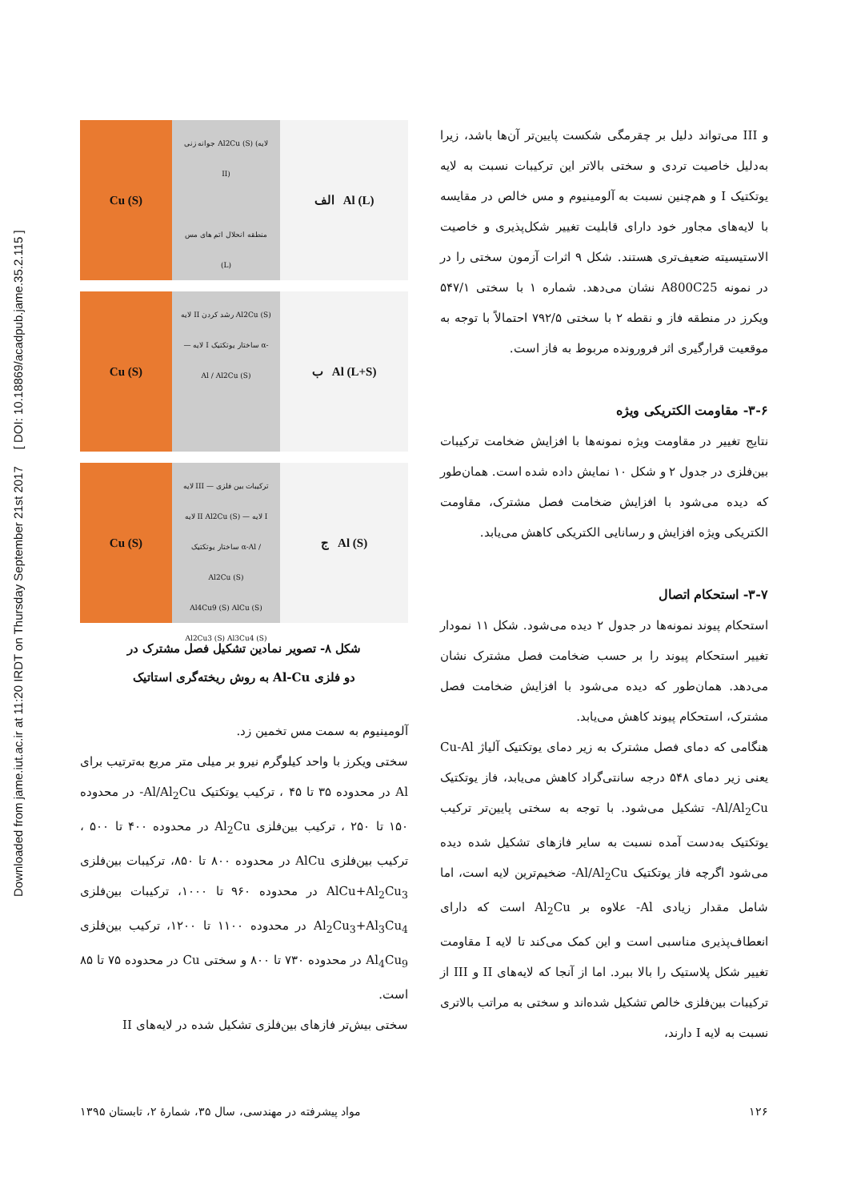Downloaded from jame.iut.ac.ir at 11:20 IRDT on Thursday September 21st 2017 [ DOI: 10.18869/acadpub.jame.35.2.115 ]
Cu (S)
جوانه زنی Al2Cu (S) (لایه II)
منطقه انحلال اتم های مس (L)
الف Al (L)
Cu (S)
لایه II رشد کردن Al2Cu (S) — لایه I ساختار یوتکتیک α-Al / Al2Cu (S)
ب Al (L+S)
Cu (S)
لایه III ترکیبات بین فلزی — لایه II Al2Cu (S) — لایه I ساختار یوتکتیک α-Al / Al2Cu (S)
Al4Cu9 (S) AlCu (S) Al2Cu3 (S) Al3Cu4 (S)
ج Al (S)
شکل ۸- تصویر نمادین تشکیل فصل مشترک در
دو فلزی Al-Cu به روش ریخته‌گری استاتیک
آلومینیوم به سمت مس تخمین زد.
سختی ویکرز با واحد کیلوگرم نیرو بر میلی متر مربع به‌ترتیب برای Al در محدوده ۳۵ تا ۴۵ ، ترکیب یوتکتیک Al/Al<sub>2</sub>Cu- در محدوده ۱۵۰ تا ۲۵۰ ، ترکیب بین‌فلزی Al<sub>2</sub>Cu در محدوده ۴۰۰ تا ۵۰۰ ، ترکیب بین‌فلزی AlCu در محدوده ۸۰۰ تا ۸۵۰، ترکیبات بین‌فلزی AlCu+Al<sub>2</sub>Cu<sub>3</sub> در محدوده ۹۶۰ تا ۱۰۰۰، ترکیبات بین‌فلزی Al<sub>2</sub>Cu<sub>3</sub>+Al<sub>3</sub>Cu<sub>4</sub> در محدوده ۱۱۰۰ تا ۱۲۰۰، ترکیب بین‌فلزی Al<sub>4</sub>Cu<sub>9</sub> در محدوده ۷۳۰ تا ۸۰۰ و سختی Cu در محدوده ۷۵ تا ۸۵ است.
سختی بیش‌تر فازهای بین‌فلزی تشکیل شده در لایه‌های II
و III می‌تواند دلیل بر چقرمگی شکست پایین‌تر آن‌ها باشد، زیرا به‌دلیل خاصیت تردی و سختی بالاتر این ترکیبات نسبت به لایه یوتکتیک I و هم‌چنین نسبت به آلومینیوم و مس خالص در مقایسه با لایه‌های مجاور خود دارای قابلیت تغییر شکل‌پذیری و خاصیت الاستیسیته ضعیف‌تری هستند. شکل ۹ اثرات آزمون سختی را در در نمونه A800C25 نشان می‌دهد. شماره ۱ با سختی ۵۴۷/۱ ویکرز در منطقه فاز و نقطه ۲ با سختی ۷۹۲/۵ احتمالاً با توجه به موقعیت قرارگیری اثر فرورونده مربوط به فاز است.
۳-۶- مقاومت الکتریکی ویژه
نتایج تغییر در مقاومت ویژه نمونه‌ها با افزایش ضخامت ترکیبات بین‌فلزی در جدول ۲ و شکل ۱۰ نمایش داده شده است. همان‌طور که دیده می‌شود با افزایش ضخامت فصل مشترک، مقاومت الکتریکی ویژه افزایش و رسانایی الکتریکی کاهش می‌یابد.
۳-۷- استحکام اتصال
استحکام پیوند نمونه‌ها در جدول ۲ دیده می‌شود. شکل ۱۱ نمودار تغییر استحکام پیوند را بر حسب ضخامت فصل مشترک نشان می‌دهد. همان‌طور که دیده می‌شود با افزایش ضخامت فصل مشترک، استحکام پیوند کاهش می‌یابد.
هنگامی که دمای فصل مشترک به زیر دمای یوتکتیک آلیاژ Cu-Al یعنی زیر دمای ۵۴۸ درجه سانتی‌گراد کاهش می‌یابد، فاز یوتکتیک Al/Al<sub>2</sub>Cu- تشکیل می‌شود. با توجه به سختی پایین‌تر ترکیب یوتکتیک به‌دست آمده نسبت به سایر فازهای تشکیل شده دیده می‌شود اگرچه فاز یوتکتیک Al/Al<sub>2</sub>Cu- ضخیم‌ترین لایه است، اما شامل مقدار زیادی Al- علاوه بر Al<sub>2</sub>Cu است که دارای انعطاف‌پذیری مناسبی است و این کمک می‌کند تا لایه I مقاومت تغییر شکل پلاستیک را بالا ببرد. اما از آنجا که لایه‌های II و III از ترکیبات بین‌فلزی خالص تشکیل شده‌اند و سختی به مراتب بالاتری نسبت به لایه I دارند،
۱۲۶ مواد پیشرفته در مهندسی، سال ۳۵، شمارهٔ ۲، تابستان ۱۳۹۵